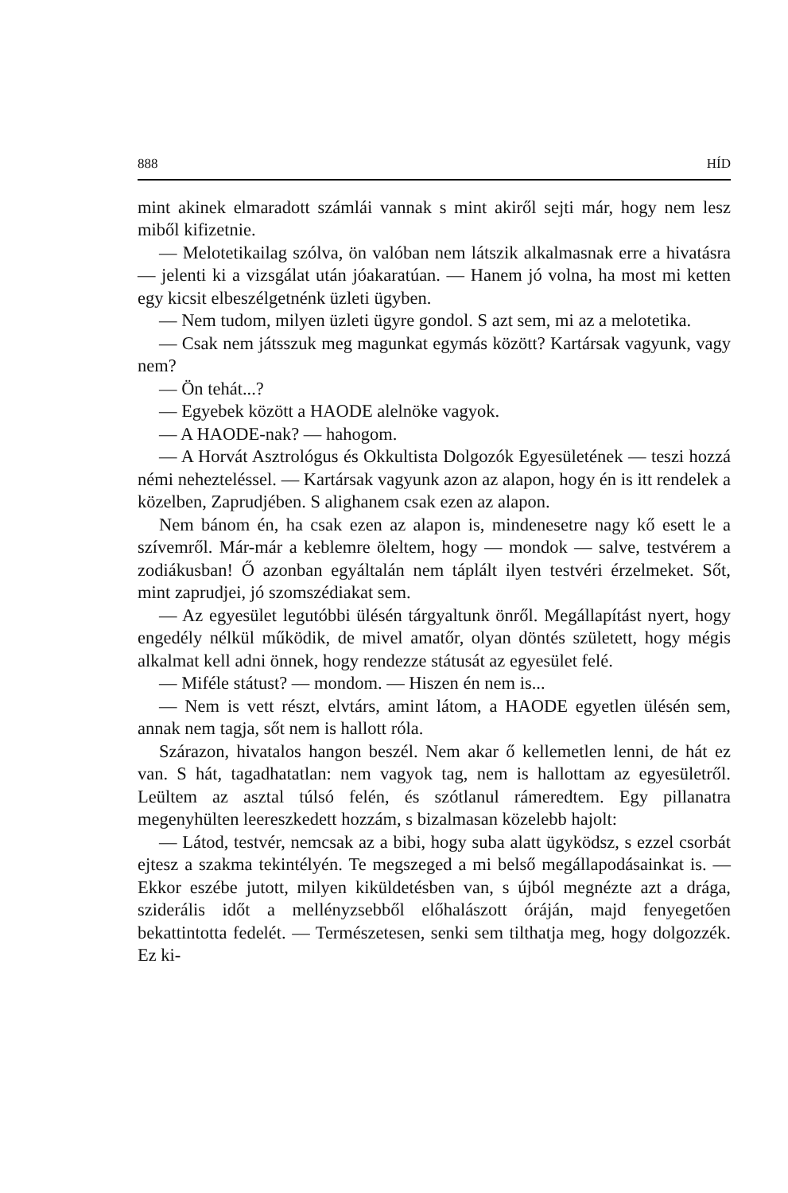888 HÍD
mint akinek elmaradott számlái vannak s mint akiről sejti már, hogy nem lesz miből kifizetnie.
— Melotetikailag szólva, ön valóban nem látszik alkalmasnak erre a hivatásra — jelenti ki a vizsgálat után jóakaratúan. — Hanem jó volna, ha most mi ketten egy kicsit elbeszélgetnénk üzleti ügyben.
— Nem tudom, milyen üzleti ügyre gondol. S azt sem, mi az a melotetika.
— Csak nem játsszuk meg magunkat egymás között? Kartársak vagyunk, vagy nem?
— Ön tehát...?
— Egyebek között a HAODE alelnöke vagyok.
— A HAODE-nak? — hahogom.
— A Horvát Asztrológus és Okkultista Dolgozók Egyesületének — teszi hozzá némi nehezteléssel. — Kartársak vagyunk azon az alapon, hogy én is itt rendelek a közelben, Zaprudjében. S alighanem csak ezen az alapon.
Nem bánom én, ha csak ezen az alapon is, mindenesetre nagy kő esett le a szívemről. Már-már a keblemre öleltem, hogy — mondok — salve, testvérem a zodiákusban! Ő azonban egyáltalán nem táplált ilyen testvéri érzelmeket. Sőt, mint zaprudjei, jó szomszédiakat sem.
— Az egyesület legutóbbi ülésén tárgyaltunk önről. Megállapítást nyert, hogy engedély nélkül működik, de mivel amatőr, olyan döntés született, hogy mégis alkalmat kell adni önnek, hogy rendezze státusát az egyesület felé.
— Miféle státust? — mondom. — Hiszen én nem is...
— Nem is vett részt, elvtárs, amint látom, a HAODE egyetlen ülésén sem, annak nem tagja, sőt nem is hallott róla.
Szárazon, hivatalos hangon beszél. Nem akar ő kellemetlen lenni, de hát ez van. S hát, tagadhatatlan: nem vagyok tag, nem is hallottam az egyesületről. Leültem az asztal túlsó felén, és szótlanul rámeredtem. Egy pillanatra megenyhülten leereszkedett hozzám, s bizalmasan közelebb hajolt:
— Látod, testvér, nemcsak az a bibi, hogy suba alatt ügyködsz, s ezzel csorbát ejtesz a szakma tekintélyén. Te megszeged a mi belső megállapodásainkat is. — Ekkor eszébe jutott, milyen kiküldetésben van, s újból megnézte azt a drága, sziderális időt a mellényzsebből előhalászott óráján, majd fenyegetően bekattintotta fedelét. — Természetesen, senki sem tilthatja meg, hogy dolgozzék. Ez ki-